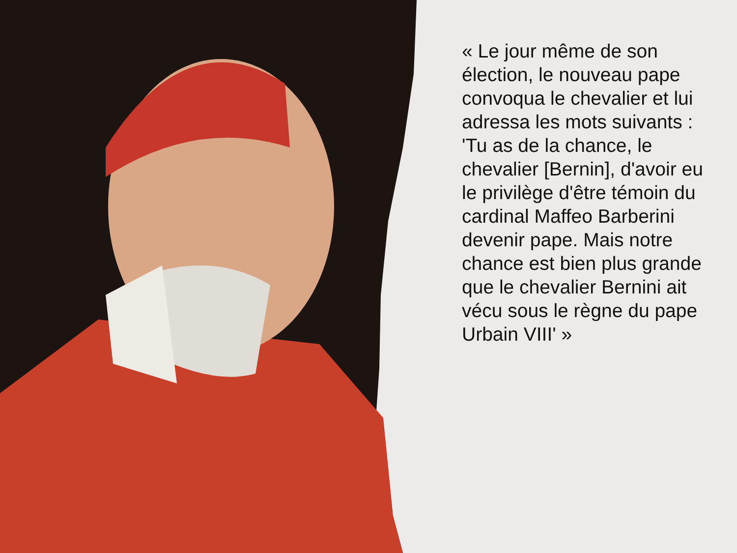« Le jour même de son élection, le nouveau pape convoqua le chevalier et lui adressa les mots suivants : 'Tu as de la chance, le chevalier [Bernin], d'avoir eu le privilège d'être témoin du cardinal Maffeo Barberini devenir pape. Mais notre chance est bien plus grande que le chevalier Bernini ait vécu sous le règne du pape Urbain VIII' »